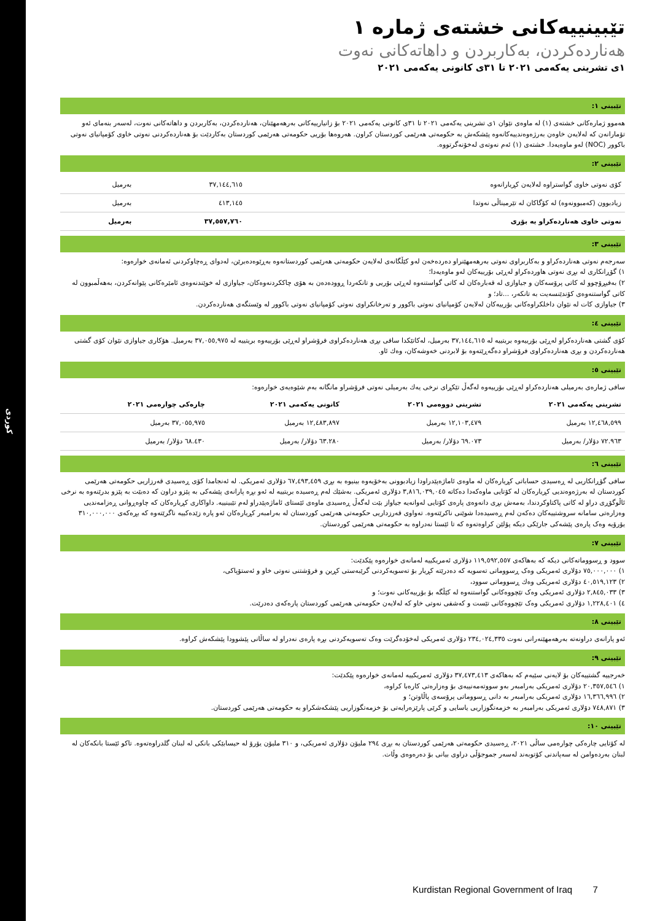کوردی
تێبینییەکانی خشتەی ژمارە ١
هەناردەکردن، بەکاربردن و داهاتەکانی نەوت
١ی تشرینی یەکەمی ٢٠٢١ تا ٣١ی کانونی یەکەمی ٢٠٢١
تێبینی ١:
هەموو ژمارەکانی خشتەی (١) لە ماوەی نێوان ١ی تشرینی یەکەمی ٢٠٢١ تا ٣١ی کانونی یەکەمی ٢٠٢١ بۆ زانیارییەکانی بەرهەمهێنان، هەناردەکردن، بەکاربردن و داهاتەکانی نەوت، لەسەر بنەمای ئەو تۆمارانەن کە لەلایەن خاوەن بەرژەوەندییەکانەوە پێشکەش بە حکومەتی هەرێمی کوردستان کراون. هەروەها بۆریی حکومەتی هەرێمی کوردستان بەکاردێت بۆ هەناردەکردنی نەوتی خاوی کۆمپانیای نەوتی باکوور (NOC) لەو ماوەیەدا. خشتەی (١) ئەم نەوتەی لەخۆنەگرتووە.
تێبینی ٢:
| کۆی نەوتی خاوی گواستراوە لەلایەن کڕیارانەوە | ٣٧,١٤٤,٦١٥ | بەرمیل |
| زیادبوون (کەمبوونەوە) لە کۆگاکان لە تێرمیناڵی نەوتدا | ٤١٣,١٤٥ | بەرمیل |
| نەوتی خاوی هەناردەکراو بە بۆری | ٣٧,٥٥٧,٧٦٠ | بەرمیل |
تێبینی ٣:
سەرجەم نەوتی هەناردەکراو و بەکاربراوی نەوتی بەرهەمهێنراو دەردەخەن لەو کێڵگانەی لەلایەن حکومەتی هەرێمی کوردستانەوە بەڕێوەدەبرێن، لەدوای ڕەچاوکردنی ئەمانەی خوارەوە:
١) گۆڕانکاری لە بڕی نەوتی هاوردەکراو لەڕێی بۆرییەکان لەو ماوەیەدا؛
٢) بەفیڕۆچوو لە کاتی پرۆسەکان و جیاوازی لە قەبارەکان لە کاتی گواستنەوە لەڕێی بۆریی و تانکەردا ڕوودەدەن بە هۆی چاککردنەوەکان، جیاوازی لە خوێندنەوەی ئامێرەکانی پێوانەکردن، بەهەڵمبوون لە کاتی گواستنەوەی کۆندێنسەیت بە تانکەر، ...تاد؛ و
٣) جیاوازی کات لە نێوان داخلکراوەکانی بۆرییەکان لەلایەن کۆمپانیای نەوتی باکوور و تەرخانکراوی نەوتی کۆمپانیای نەوتی باکوور لە وێستگەی هەناردەکردن.
تێبینی ٤:
کۆی گشتی هەناردەکراو لەڕێی بۆرییەوە بریتییە لە ٣٧,١٤٤,٦١٥ بەرمیل، لەکاتێکدا سافی بڕی هەناردەکراوی فرۆشراو لەڕێی بۆرییەوە بریتییە لە ٣٧,٠٥٥,٩٧٥ بەرمیل. هۆکاری جیاوازی نێوان کۆی گشتی هەناردەکردن و بڕی هەناردەکراوی فرۆشراو دەگەڕێتەوە بۆ لابردنی خەوشەکان، وەك ئاو.
تێبینی ٥:
سافی ژمارەی بەرمیلی هەناردەکراو لەڕێی بۆرییەوە لەگەڵ تێکڕای نرخی یەك بەرمیلی نەوتی فرۆشراو مانگانە بەم شێوەیەی خوارەوە:
| تشرینی یەکەمی ٢٠٢١ | تشرینی دووەمی ٢٠٢١ | کانونی یەکەمی ٢٠٢١ | چارەکی چوارەمی ٢٠٢١ |
| --- | --- | --- | --- |
| ١٢,٤٦٨,٥٩٩ بەرمیل | ١٢,١٠٣,٤٧٩ بەرمیل | ١٢,٤٨٣,٨٩٧ بەرمیل | ٣٧,٠٥٥,٩٧٥ بەرمیل |
| ٧٢.٩٦٣ دۆلار/ بەرمیل | ٦٩.٠٧٣ دۆلار/ بەرمیل | ٦٣.٢٨٠ دۆلار/ بەرمیل | ٦٨.٤٣٠ دۆلار/ بەرمیل |
تێبینی ٦:
سافی گۆڕانکاریی لە ڕەسیدی حساباتی کڕیارەکان لە ماوەی ئاماژەپێدراودا زیادبوونی بەخۆیەوە بینیوە بە بڕی ٦٧,٤٩٣,٤٥٩ دۆلاری ئەمریکی. لە ئەنجامدا کۆی ڕەسیدی قەرزاریی حکومەتی هەرێمی کوردستان لە بەرژەوەندیی کڕیارەکان لە کۆتایی ماوەکەدا دەکاتە ٣,٨١٦,٠٣٩,٠٤٥ دۆلاری ئەمریکی. بەشێك لەم ڕەسیدە بریتییە لە ئەو بڕە پارانەی پێشەکی بە پێزو دراون کە دەبێت بە پێزو بدرێنەوە بە نرخی ئاڵوگۆڕی دراو لە کاتی پاکتاوکردندا، بەمەش بڕی دانەوەی پارەی کۆتایی لەوانەیە جیاواز بێت لەگەڵ ڕەسیدی ماوەی ئێستای ئاماژەپێدراو لەم تێبینییە. داواکاری کڕیارەکان کە چاوەڕوانی ڕەزامەندیی وەزارەتی سامانە سروشتییەکان دەکەن لەم ڕەسیدەدا شوێنی ناکرێتەوە. تەواوی قەرزداریی حکومەتی هەرێمی کوردستان لە بەرامبەر کڕیارەکان ئەو پارە زێدەکییە ناگرێتەوە کە بڕەکەی ٣١٠,٠٠٠,٠٠٠ یۆرۆیە وەک پارەی پێشەکی جارێکی دیکە پۆلێن کراوەتەوە کە تا ئێستا نەدراوە بە حکومەتی هەرێمی کوردستان.
تێبینی ٧:
سوود و ڕسووماتەکانی دیکە کە بەهاکەی ١١٩,٥٩٢,٥٥٧ دۆلاری ئەمریکییە لەمانەی خوارەوە پێکدێت:
١) ٧٥,٠٠٠,٠٠٠ دۆلاری ئەمریکی وەک ڕسووماتی تەسویە کە دەدرێتە کڕیار بۆ تەسویەکردنی گرێبەستی کڕین و فرۆشتنی نەوتی خاو و ئەستۆپاکی،
٢) ٤٠,٥١٩,١٢٣ دۆلاری ئەمریکی وەك ڕسووماتی سوود،
٣) ٢,٨٤٥,٠٣٣ دۆلاری ئەمریکی وەک تێچووەکانی گواستنەوە لە کێڵگە بۆ بۆرییەکانی نەوت؛ و
٤) ١,٢٢٨,٤٠١ دۆلاری ئەمریکی وەک تێچووەکانی تێست و کەشفی نەوتی خاو کە لەلایەن حکومەتی هەرێمی کوردستان پارەکەی دەدرێت.
تێبینی ٨:
ئەو پارانەی دراونەتە بەرهەمهێنەرانی نەوت ٢٣٤,٠٢٤,٣٣٥ دۆلاری ئەمریکی لەخۆدەگرێت وەک تەسویەکردنی بڕە پارەی نەدراو لە ساڵانی پێشوودا پێشکەش کراوە.
تێبینی ٩:
خەرجییە گشتییەکان بۆ لایەنی سێیەم کە بەهاکەی ٣٧,٤٧٣,٤١٣ دۆلاری ئەمریکییە لەمانەی خوارەوە پێکدێت:
١) ٢٠,٣٥٧,٥٤٦ دۆلاری ئەمریکی بەرامبەر بەو سووتەمەنییەی بۆ وەزارەتی کارەبا کراوە،
٢) ١٦,٣٦٦,٩٩٦ دۆلاری ئەمریکی بەرامبەر بە دانی ڕسووماتی پرۆسەی پاڵاوتن؛ و
٣) ٧٤٨,٨٧١ دۆلاری ئەمریکی بەرامبەر بە خزمەتگوزاریی یاسایی و کرێی پارێزەرایەتی بۆ خزمەتگوزاریی پێشکەشکراو بە حکومەتی هەرێمی کوردستان.
تێبینی ١٠:
لە کۆتایی چارەکی چوارەمی ساڵی ٢٠٢١، ڕەسیدی حکومەتی هەرێمی کوردستان بە بڕی ٢٩٤ ملیۆن دۆلاری ئەمریکی، و ٣١٠ ملیۆن یۆرۆ لە حیسابێکی بانکی لە لبنان گلدراوەتەوە. تاکو ئێستا بانکەکان لە لبنان بەردەوامن لە سەپاندنی کۆتوبەند لەسەر جموجۆڵی دراوی بیانی بۆ دەرەوەی وڵات.
Kurdistan Regional Government of Iraq 7